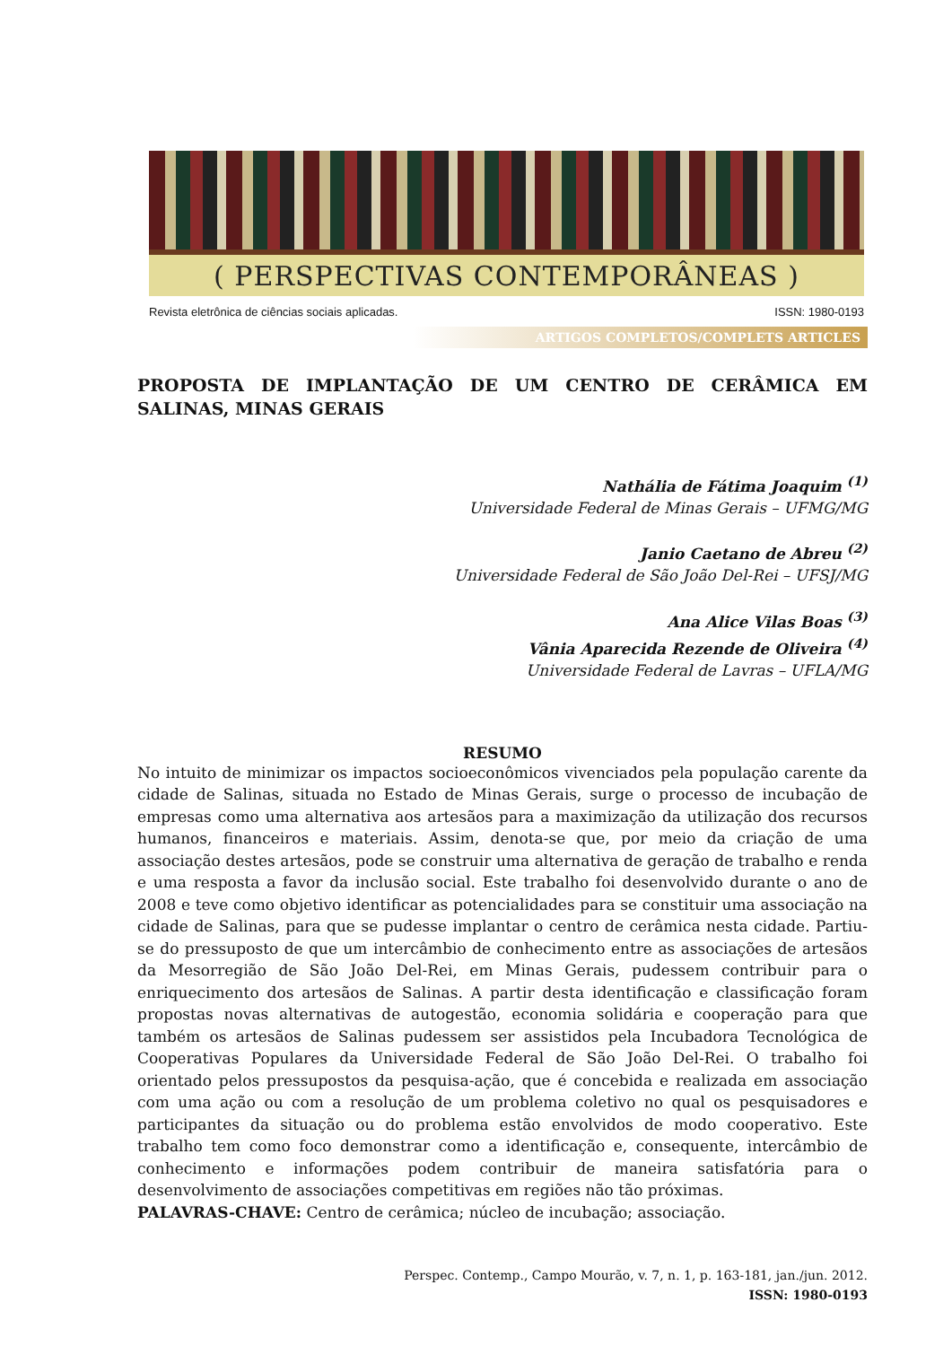( PERSPECTIVAS CONTEMPORÂNEAS )
Revista eletrônica de ciências sociais aplicadas. ISSN: 1980-0193
ARTIGOS COMPLETOS/COMPLETS ARTICLES
PROPOSTA DE IMPLANTAÇÃO DE UM CENTRO DE CERÂMICA EM SALINAS, MINAS GERAIS
Nathália de Fátima Joaquim <sup>(1)</sup>
Universidade Federal de Minas Gerais – UFMG/MG
Janio Caetano de Abreu <sup>(2)</sup>
Universidade Federal de São João Del-Rei – UFSJ/MG
Ana Alice Vilas Boas <sup>(3)</sup>
Vânia Aparecida Rezende de Oliveira <sup>(4)</sup>
Universidade Federal de Lavras – UFLA/MG
RESUMO
No intuito de minimizar os impactos socioeconômicos vivenciados pela população carente da cidade de Salinas, situada no Estado de Minas Gerais, surge o processo de incubação de empresas como uma alternativa aos artesãos para a maximização da utilização dos recursos humanos, financeiros e materiais. Assim, denota-se que, por meio da criação de uma associação destes artesãos, pode se construir uma alternativa de geração de trabalho e renda e uma resposta a favor da inclusão social. Este trabalho foi desenvolvido durante o ano de 2008 e teve como objetivo identificar as potencialidades para se constituir uma associação na cidade de Salinas, para que se pudesse implantar o centro de cerâmica nesta cidade. Partiu-se do pressuposto de que um intercâmbio de conhecimento entre as associações de artesãos da Mesorregião de São João Del-Rei, em Minas Gerais, pudessem contribuir para o enriquecimento dos artesãos de Salinas. A partir desta identificação e classificação foram propostas novas alternativas de autogestão, economia solidária e cooperação para que também os artesãos de Salinas pudessem ser assistidos pela Incubadora Tecnológica de Cooperativas Populares da Universidade Federal de São João Del-Rei. O trabalho foi orientado pelos pressupostos da pesquisa-ação, que é concebida e realizada em associação com uma ação ou com a resolução de um problema coletivo no qual os pesquisadores e participantes da situação ou do problema estão envolvidos de modo cooperativo. Este trabalho tem como foco demonstrar como a identificação e, consequente, intercâmbio de conhecimento e informações podem contribuir de maneira satisfatória para o desenvolvimento de associações competitivas em regiões não tão próximas.
PALAVRAS-CHAVE: Centro de cerâmica; núcleo de incubação; associação.
Perspec. Contemp., Campo Mourão, v. 7, n. 1, p. 163-181, jan./jun. 2012.
ISSN: 1980-0193